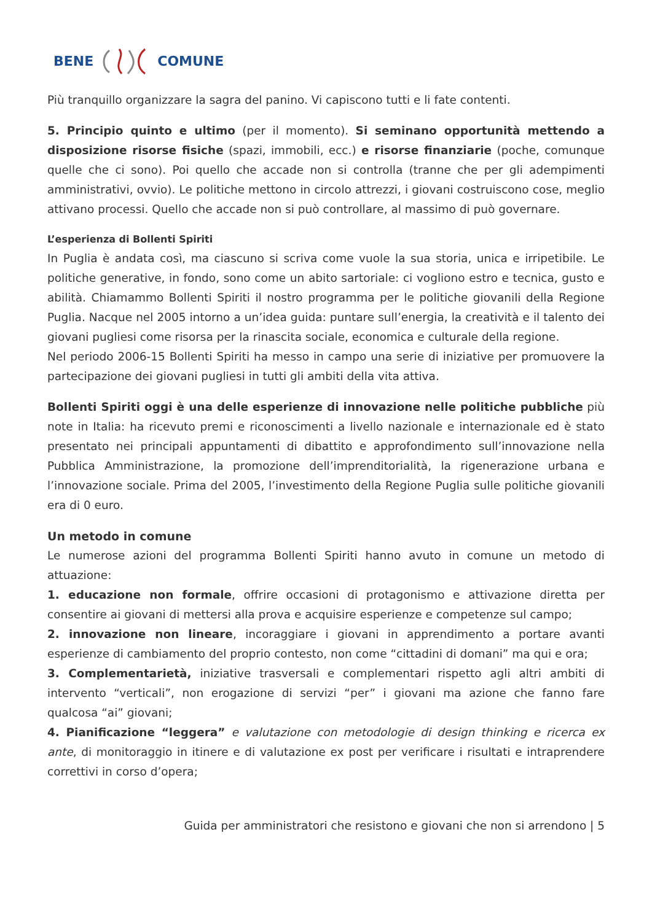BENE COMUNE
Più tranquillo organizzare la sagra del panino. Vi capiscono tutti e li fate contenti.
5. Principio quinto e ultimo (per il momento). Si seminano opportunità mettendo a disposizione risorse fisiche (spazi, immobili, ecc.) e risorse finanziarie (poche, comunque quelle che ci sono). Poi quello che accade non si controlla (tranne che per gli adempimenti amministrativi, ovvio). Le politiche mettono in circolo attrezzi, i giovani costruiscono cose, meglio attivano processi. Quello che accade non si può controllare, al massimo di può governare.
L’esperienza di Bollenti Spiriti
In Puglia è andata così, ma ciascuno si scriva come vuole la sua storia, unica e irripetibile. Le politiche generative, in fondo, sono come un abito sartoriale: ci vogliono estro e tecnica, gusto e abilità. Chiamammo Bollenti Spiriti il nostro programma per le politiche giovanili della Regione Puglia. Nacque nel 2005 intorno a un’idea guida: puntare sull’energia, la creatività e il talento dei giovani pugliesi come risorsa per la rinascita sociale, economica e culturale della regione.
Nel periodo 2006-15 Bollenti Spiriti ha messo in campo una serie di iniziative per promuovere la partecipazione dei giovani pugliesi in tutti gli ambiti della vita attiva.
Bollenti Spiriti oggi è una delle esperienze di innovazione nelle politiche pubbliche più note in Italia: ha ricevuto premi e riconoscimenti a livello nazionale e internazionale ed è stato presentato nei principali appuntamenti di dibattito e approfondimento sull’innovazione nella Pubblica Amministrazione, la promozione dell’imprenditorialità, la rigenerazione urbana e l’innovazione sociale. Prima del 2005, l’investimento della Regione Puglia sulle politiche giovanili era di 0 euro.
Un metodo in comune
Le numerose azioni del programma Bollenti Spiriti hanno avuto in comune un metodo di attuazione:
1. educazione non formale, offrire occasioni di protagonismo e attivazione diretta per consentire ai giovani di mettersi alla prova e acquisire esperienze e competenze sul campo;
2. innovazione non lineare, incoraggiare i giovani in apprendimento a portare avanti esperienze di cambiamento del proprio contesto, non come “cittadini di domani” ma qui e ora;
3. Complementarietà, iniziative trasversali e complementari rispetto agli altri ambiti di intervento “verticali”, non erogazione di servizi “per” i giovani ma azione che fanno fare qualcosa “ai” giovani;
4. Pianificazione “leggera” e valutazione con metodologie di design thinking e ricerca ex ante, di monitoraggio in itinere e di valutazione ex post per verificare i risultati e intraprendere correttivi in corso d’opera;
Guida per amministratori che resistono e giovani che non si arrendono | 5